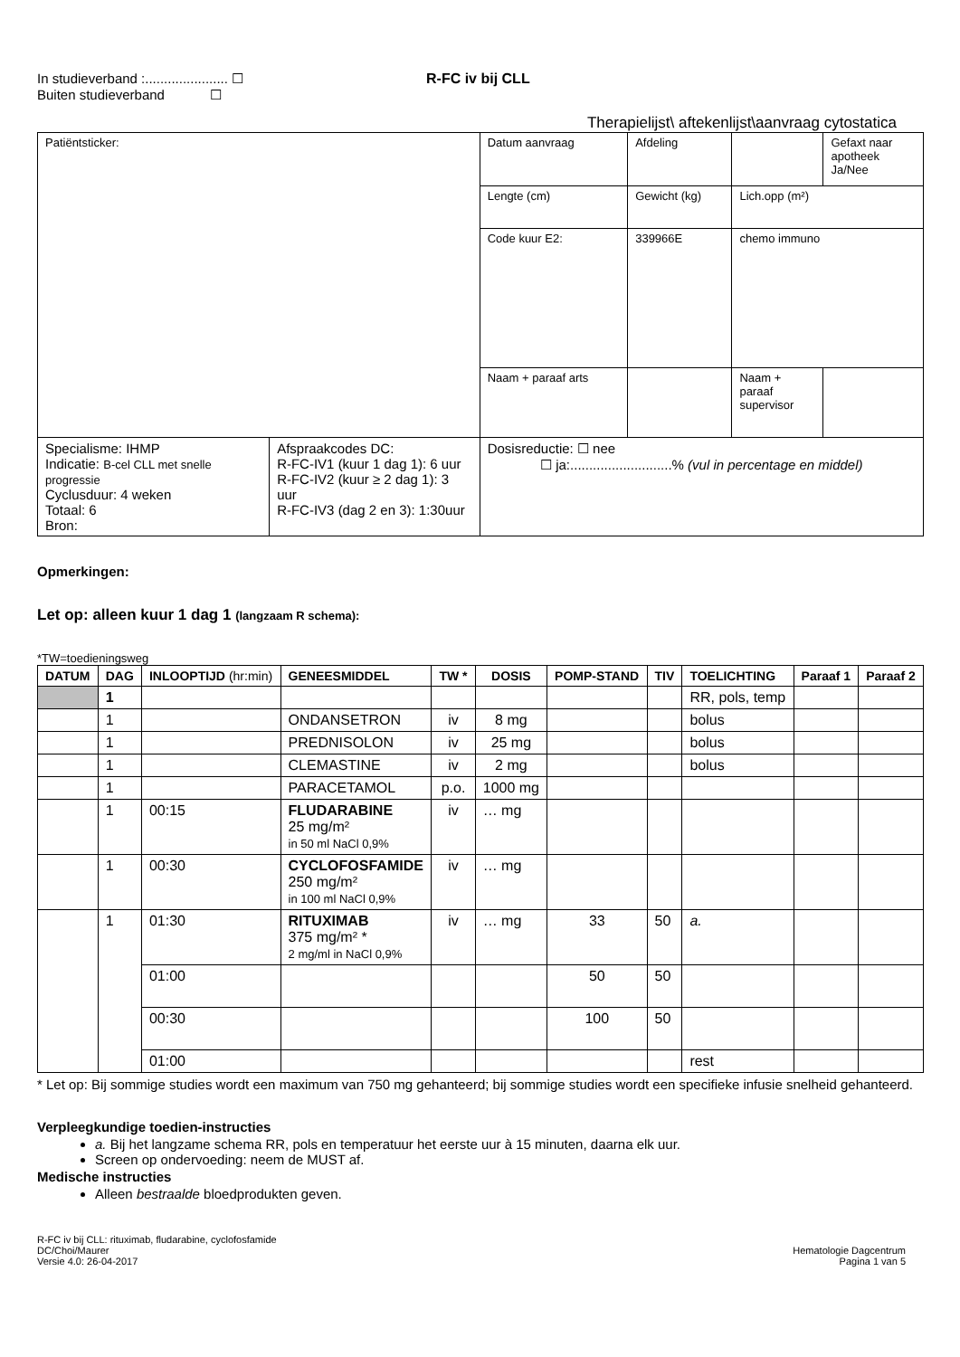In studieverband :...................... ☐
Buiten studieverband ☐
R-FC iv bij CLL
Therapielijst\ aftekenlijst\aanvraag cytostatica
| Patiëntsticker: | | Datum aanvraag | Afdeling | | Gefaxt naar apotheek Ja/Nee |
| | | Lengte (cm) | Gewicht (kg) | Lich.opp (m²) | |
| | | Code kuur E2: | 339966E | chemo immuno | |
| | | Naam + paraaf arts | | Naam + paraaf supervisor | |
| Specialisme: IHMP Indicatie: B-cel CLL met snelle progressie Cyclusduur: 4 weken Totaal: 6 Bron: | Afspraakcodes DC: R-FC-IV1 (kuur 1 dag 1): 6 uur R-FC-IV2 (kuur ≥ 2 dag 1): 3 uur R-FC-IV3 (dag 2 en 3): 1:30uur | Dosisreductie: ☐ nee ☐ ja:...........................% (vul in percentage en middel) | | | |
Opmerkingen:
Let op: alleen kuur 1 dag 1 (langzaam R schema):
*TW=toedieningsweg
| DATUM | DAG | INLOOPTIJD (hr:min) | GENEESMIDDEL | TW * | DOSIS | POMP-STAND | TIV | TOELICHTING | Paraaf 1 | Paraaf 2 |
| --- | --- | --- | --- | --- | --- | --- | --- | --- | --- | --- |
| | 1 | | | | | | | RR, pols, temp | | |
| | 1 | | ONDANSETRON | iv | 8 mg | | | bolus | | |
| | 1 | | PREDNISOLON | iv | 25 mg | | | bolus | | |
| | 1 | | CLEMASTINE | iv | 2 mg | | | bolus | | |
| | 1 | | PARACETAMOL | p.o. | 1000 mg | | | | | |
| | 1 | 00:15 | FLUDARABINE 25 mg/m² in 50 ml NaCl 0,9% | iv | … mg | | | | | |
| | 1 | 00:30 | CYCLOFOSFAMIDE 250 mg/m² in 100 ml NaCl 0,9% | iv | … mg | | | | | |
| | 1 | 01:30 | RITUXIMAB 375 mg/m² * 2 mg/ml in NaCl 0,9% | iv | … mg | 33 | 50 | a. | | |
| | | 01:00 | | | | 50 | 50 | | | |
| | | 00:30 | | | | 100 | 50 | | | |
| | | 01:00 | | | | | | rest | | |
* Let op: Bij sommige studies wordt een maximum van 750 mg gehanteerd; bij sommige studies wordt een specifieke infusie snelheid gehanteerd.
Verpleegkundige toedien-instructies
a. Bij het langzame schema RR, pols en temperatuur het eerste uur à 15 minuten, daarna elk uur.
Screen op ondervoeding: neem de MUST af.
Medische instructies
Alleen bestraalde bloedprodukten geven.
R-FC iv bij CLL: rituximab, fludarabine, cyclofosfamide
DC/Choi/Maurer
Versie 4.0: 26-04-2017
Hematologie Dagcentrum
Pagina 1 van 5